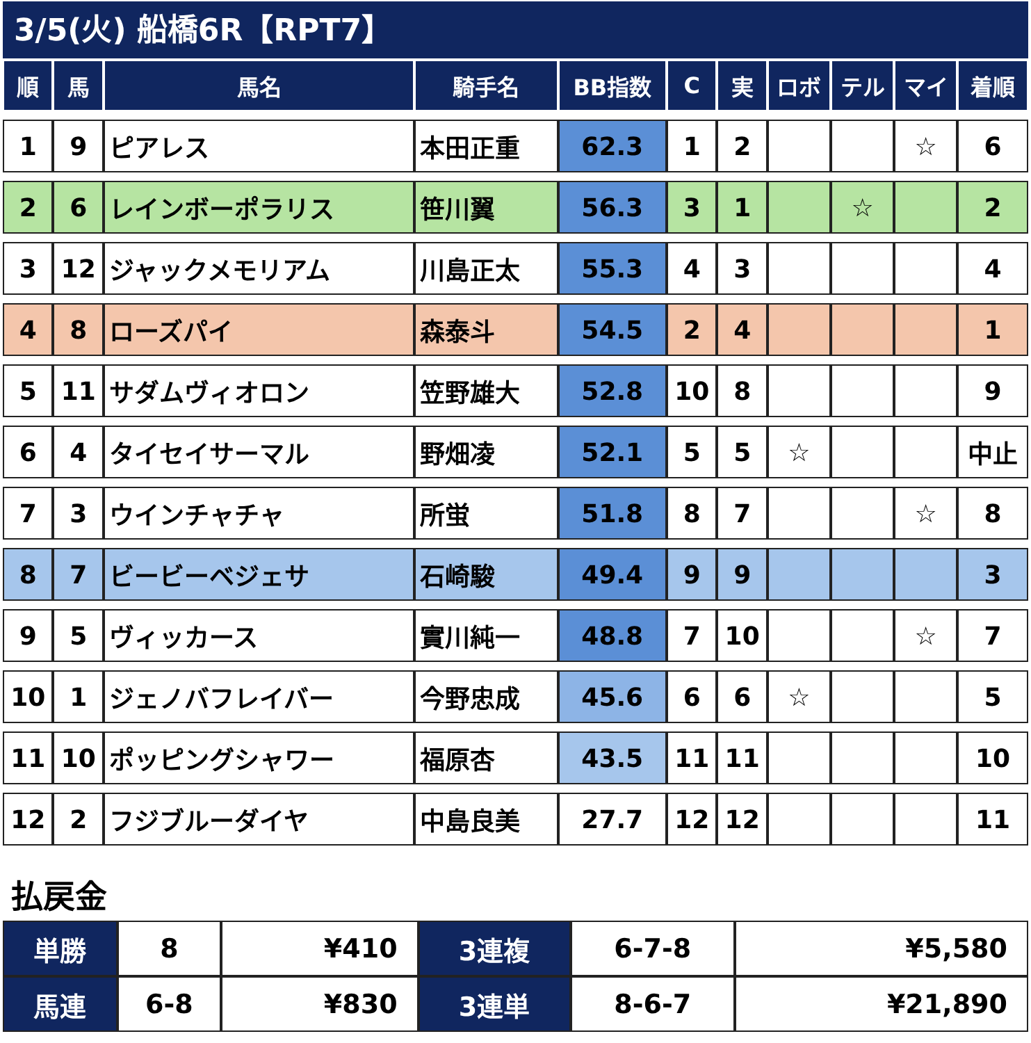3/5(火) 船橋6R【RPT7】
| 順 | 馬 | 馬名 | 騎手名 | BB指数 | C | 実 | ロボ | テル | マイ | 着順 |
| --- | --- | --- | --- | --- | --- | --- | --- | --- | --- | --- |
| 1 | 9 | ピアレス | 本田正重 | 62.3 | 1 | 2 | | | ☆ | 6 |
| 2 | 6 | レインボーポラリス | 笹川翼 | 56.3 | 3 | 1 | | ☆ | | 2 |
| 3 | 12 | ジャックメモリアム | 川島正太 | 55.3 | 4 | 3 | | | | 4 |
| 4 | 8 | ローズパイ | 森泰斗 | 54.5 | 2 | 4 | | | | 1 |
| 5 | 11 | サダムヴィオロン | 笠野雄大 | 52.8 | 10 | 8 | | | | 9 |
| 6 | 4 | タイセイサーマル | 野畑凌 | 52.1 | 5 | 5 | ☆ | | | 中止 |
| 7 | 3 | ウインチャチャ | 所蛍 | 51.8 | 8 | 7 | | | ☆ | 8 |
| 8 | 7 | ビービーベジェサ | 石崎駿 | 49.4 | 9 | 9 | | | | 3 |
| 9 | 5 | ヴィッカース | 實川純一 | 48.8 | 7 | 10 | | | ☆ | 7 |
| 10 | 1 | ジェノバフレイバー | 今野忠成 | 45.6 | 6 | 6 | ☆ | | | 5 |
| 11 | 10 | ポッピングシャワー | 福原杏 | 43.5 | 11 | 11 | | | | 10 |
| 12 | 2 | フジブルーダイヤ | 中島良美 | 27.7 | 12 | 12 | | | | 11 |
払戻金
| 単勝 | 8 | ¥410 | 3連複 | 6-7-8 | ¥5,580 |
| 馬連 | 6-8 | ¥830 | 3連単 | 8-6-7 | ¥21,890 |